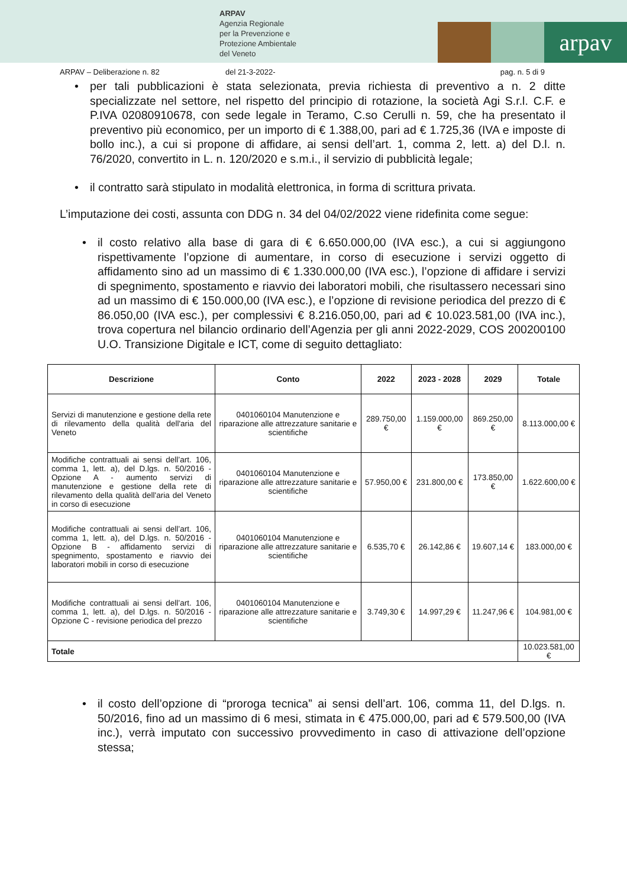ARPAV
Agenzia Regionale
per la Prevenzione e
Protezione Ambientale
del Veneto
arpav
ARPAV – Deliberazione n. 82 del 21-3-2022- pag. n. 5 di 9
per tali pubblicazioni è stata selezionata, previa richiesta di preventivo a n. 2 ditte specializzate nel settore, nel rispetto del principio di rotazione, la società Agi S.r.l. C.F. e P.IVA 02080910678, con sede legale in Teramo, C.so Cerulli n. 59, che ha presentato il preventivo più economico, per un importo di € 1.388,00, pari ad € 1.725,36 (IVA e imposte di bollo inc.), a cui si propone di affidare, ai sensi dell’art. 1, comma 2, lett. a) del D.l. n. 76/2020, convertito in L. n. 120/2020 e s.m.i., il servizio di pubblicità legale;
il contratto sarà stipulato in modalità elettronica, in forma di scrittura privata.
L’imputazione dei costi, assunta con DDG n. 34 del 04/02/2022 viene ridefinita come segue:
il costo relativo alla base di gara di € 6.650.000,00 (IVA esc.), a cui si aggiungono rispettivamente l’opzione di aumentare, in corso di esecuzione i servizi oggetto di affidamento sino ad un massimo di € 1.330.000,00 (IVA esc.), l’opzione di affidare i servizi di spegnimento, spostamento e riavvio dei laboratori mobili, che risultassero necessari sino ad un massimo di € 150.000,00 (IVA esc.), e l’opzione di revisione periodica del prezzo di € 86.050,00 (IVA esc.), per complessivi € 8.216.050,00, pari ad € 10.023.581,00 (IVA inc.), trova copertura nel bilancio ordinario dell’Agenzia per gli anni 2022-2029, COS 200200100 U.O. Transizione Digitale e ICT, come di seguito dettagliato:
| Descrizione | Conto | 2022 | 2023 - 2028 | 2029 | Totale |
| --- | --- | --- | --- | --- | --- |
| Servizi di manutenzione e gestione della rete di rilevamento della qualità dell'aria del Veneto | 0401060104 Manutenzione e riparazione alle attrezzature sanitarie e scientifiche | 289.750,00 € | 1.159.000,00 € | 869.250,00 € | 8.113.000,00 € |
| Modifiche contrattuali ai sensi dell’art. 106, comma 1, lett. a), del D.lgs. n. 50/2016 - Opzione A - aumento servizi di manutenzione e gestione della rete di rilevamento della qualità dell'aria del Veneto in corso di esecuzione | 0401060104 Manutenzione e riparazione alle attrezzature sanitarie e scientifiche | 57.950,00 € | 231.800,00 € | 173.850,00 € | 1.622.600,00 € |
| Modifiche contrattuali ai sensi dell’art. 106, comma 1, lett. a), del D.lgs. n. 50/2016 - Opzione B - affidamento servizi di spegnimento, spostamento e riavvio dei laboratori mobili in corso di esecuzione | 0401060104 Manutenzione e riparazione alle attrezzature sanitarie e scientifiche | 6.535,70 € | 26.142,86 € | 19.607,14 € | 183.000,00 € |
| Modifiche contrattuali ai sensi dell’art. 106, comma 1, lett. a), del D.lgs. n. 50/2016 - Opzione C - revisione periodica del prezzo | 0401060104 Manutenzione e riparazione alle attrezzature sanitarie e scientifiche | 3.749,30 € | 14.997,29 € | 11.247,96 € | 104.981,00 € |
| Totale | | | | | 10.023.581,00 € |
il costo dell’opzione di “proroga tecnica” ai sensi dell’art. 106, comma 11, del D.lgs. n. 50/2016, fino ad un massimo di 6 mesi, stimata in € 475.000,00, pari ad € 579.500,00 (IVA inc.), verrà imputato con successivo provvedimento in caso di attivazione dell’opzione stessa;